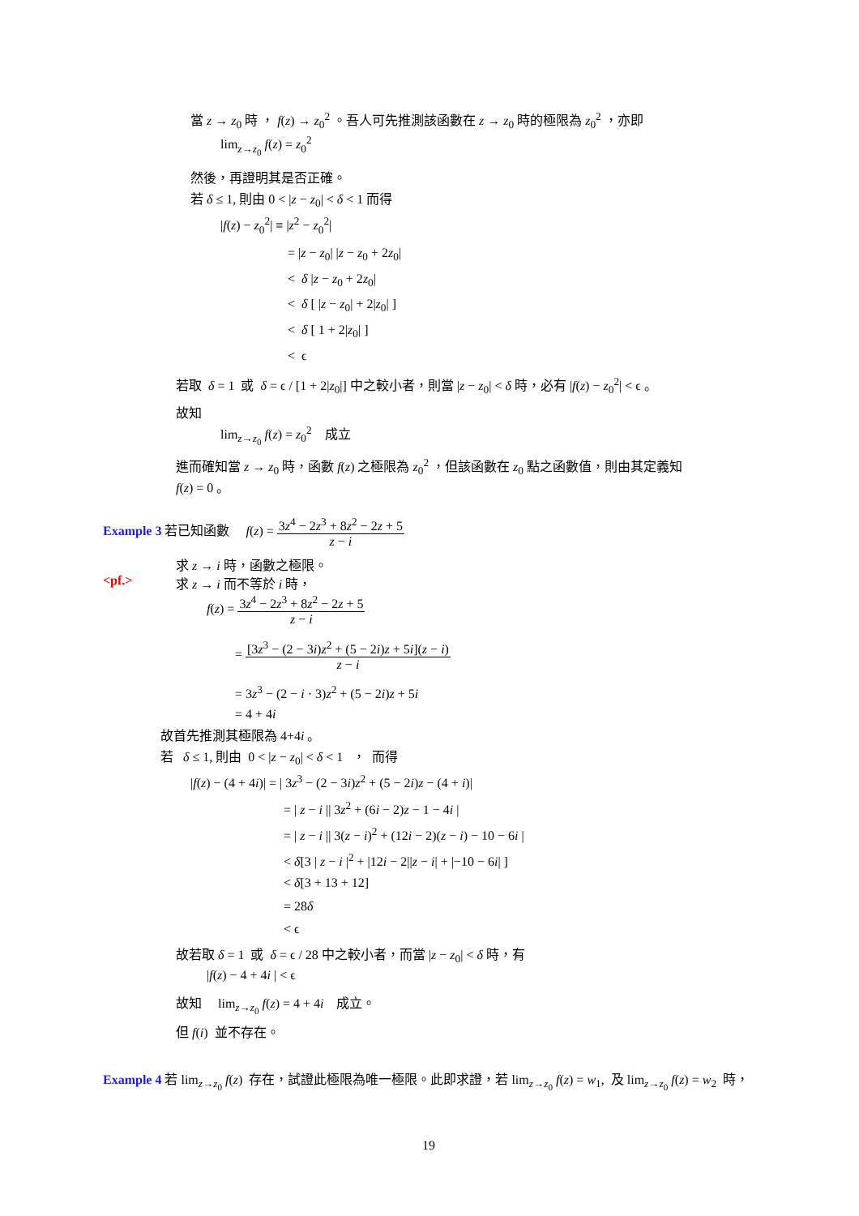當 z → z<sub>0</sub> 時 ， f(z) → z<sub>0</sub><sup>2</sup> 。吾人可先推測該函數在 z → z<sub>0</sub> 時的極限為 z<sub>0</sub><sup>2</sup> ，亦即
lim<sub>z→z<sub>0</sub></sub> f(z) = z<sub>0</sub><sup>2</sup>
然後，再證明其是否正確。
若 δ ≤ 1, 則由 0 < |z − z<sub>0</sub>| < δ < 1 而得
|f(z) − z<sub>0</sub><sup>2</sup>| ≡ |z<sup>2</sup> − z<sub>0</sub><sup>2</sup>|
= |z − z<sub>0</sub>| |z − z<sub>0</sub> + 2z<sub>0</sub>|
< δ |z − z<sub>0</sub> + 2z<sub>0</sub>|
< δ [ |z − z<sub>0</sub>| + 2|z<sub>0</sub>| ]
< δ [ 1 + 2|z<sub>0</sub>| ]
< ϵ
若取 δ = 1 或 δ = ϵ / [1 + 2|z<sub>0</sub>|] 中之較小者，則當 |z − z<sub>0</sub>| < δ 時，必有 |f(z) − z<sub>0</sub><sup>2</sup>| < ϵ 。
故知
lim<sub>z→z<sub>0</sub></sub> f(z) = z<sub>0</sub><sup>2</sup> 成立
進而確知當 z → z<sub>0</sub> 時，函數 f(z) 之極限為 z<sub>0</sub><sup>2</sup> ，但該函數在 z<sub>0</sub> 點之函數值，則由其定義知
f(z) = 0 。
Example 3 若已知函數 f(z) = 3z<sup>4</sup> − 2z<sup>3</sup> + 8z<sup>2</sup> − 2z + 5 z − i
求 z → i 時，函數之極限。
<pf.> 求 z → i 而不等於 i 時，
f(z) = 3z<sup>4</sup> − 2z<sup>3</sup> + 8z<sup>2</sup> − 2z + 5 z − i
= [3z<sup>3</sup> − (2 − 3i)z<sup>2</sup> + (5 − 2i)z + 5i](z − i) z − i
= 3z<sup>3</sup> − (2 − i · 3)z<sup>2</sup> + (5 − 2i)z + 5i
= 4 + 4i
故首先推測其極限為 4+4i 。
若 δ ≤ 1, 則由 0 < |z − z<sub>0</sub>| < δ < 1 ， 而得
|f(z) − (4 + 4i)| = | 3z<sup>3</sup> − (2 − 3i)z<sup>2</sup> + (5 − 2i)z − (4 + i)|
= | z − i || 3z<sup>2</sup> + (6i − 2)z − 1 − 4i |
= | z − i || 3(z − i)<sup>2</sup> + (12i − 2)(z − i) − 10 − 6i |
< δ[3 | z − i |<sup>2</sup> + |12i − 2||z − i| + |−10 − 6i| ]
< δ[3 + 13 + 12]
= 28δ
< ϵ
故若取 δ = 1 或 δ = ϵ / 28 中之較小者，而當 |z − z<sub>0</sub>| < δ 時，有
|f(z) − 4 + 4i | < ϵ
故知 lim<sub>z→z<sub>0</sub></sub> f(z) = 4 + 4i 成立。
但 f(i) 並不存在。
Example 4 若 lim<sub>z→z<sub>0</sub></sub> f(z) 存在，試證此極限為唯一極限。此即求證，若 lim<sub>z→z<sub>0</sub></sub> f(z) = w<sub>1</sub>, 及 lim<sub>z→z<sub>0</sub></sub> f(z) = w<sub>2</sub> 時，
19